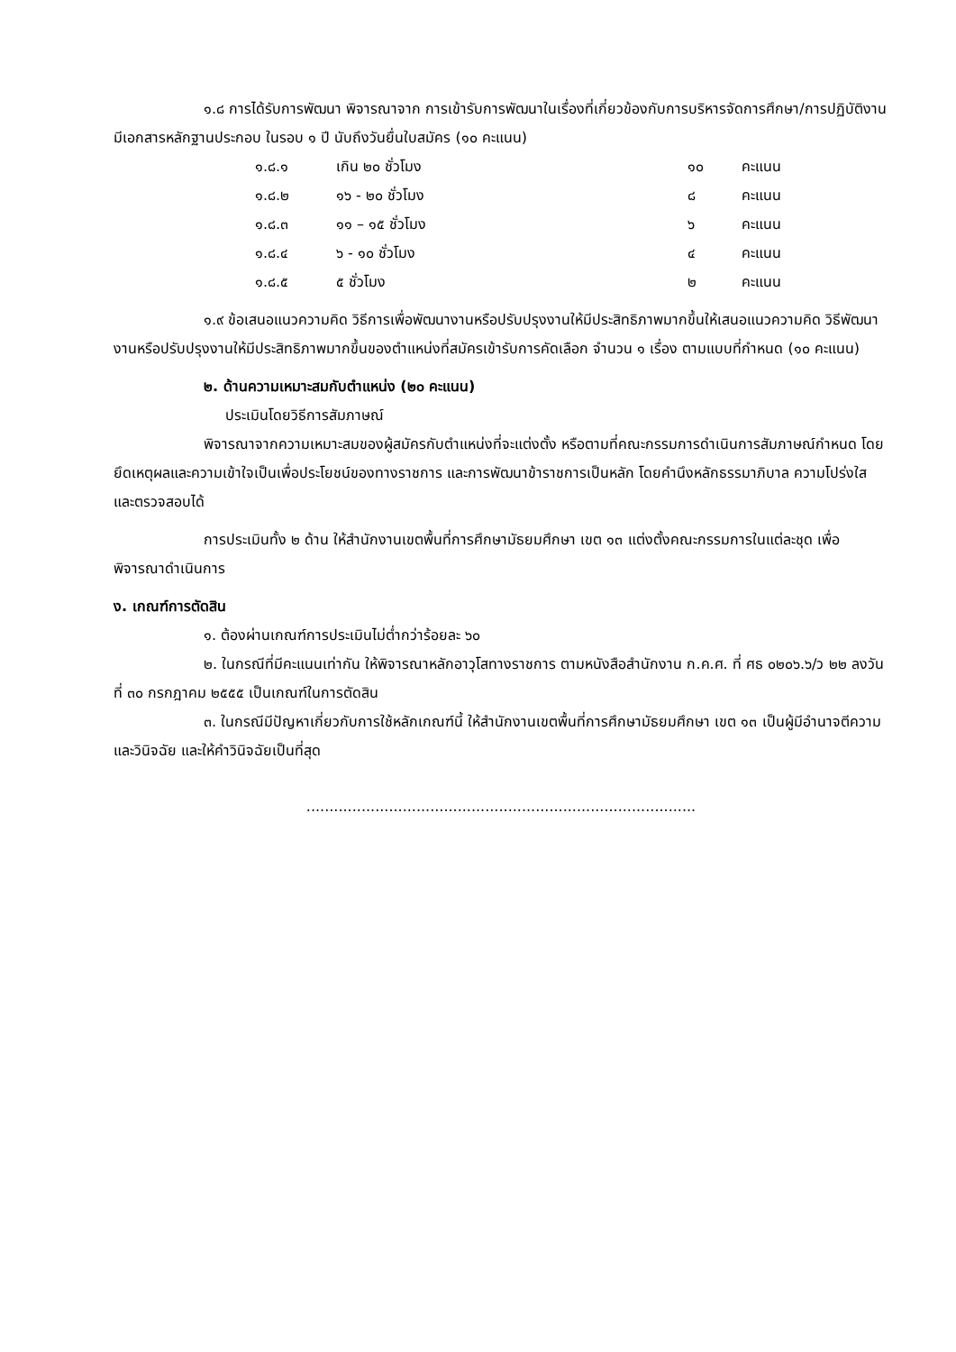๑.๘ การได้รับการพัฒนา พิจารณาจาก การเข้ารับการพัฒนาในเรื่องที่เกี่ยวข้องกับการบริหารจัดการศึกษา/การปฏิบัติงาน มีเอกสารหลักฐานประกอบ ในรอบ ๑ ปี นับถึงวันยื่นใบสมัคร (๑๐ คะแนน)
| ๑.๘.๑ | เกิน ๒๐ ชั่วโมง | ๑๐ | คะแนน |
| ๑.๘.๒ | ๑๖ - ๒๐ ชั่วโมง | ๘ | คะแนน |
| ๑.๘.๓ | ๑๑ – ๑๕ ชั่วโมง | ๖ | คะแนน |
| ๑.๘.๔ | ๖ - ๑๐ ชั่วโมง | ๔ | คะแนน |
| ๑.๘.๕ | ๕ ชั่วโมง | ๒ | คะแนน |
๑.๙ ข้อเสนอแนวความคิด วิธีการเพื่อพัฒนางานหรือปรับปรุงงานให้มีประสิทธิภาพมากขึ้นให้เสนอแนวความคิด วิธีพัฒนางานหรือปรับปรุงงานให้มีประสิทธิภาพมากขึ้นของตำแหน่งที่สมัครเข้ารับการคัดเลือก จำนวน ๑ เรื่อง ตามแบบที่กำหนด (๑๐ คะแนน)
๒. ด้านความเหมาะสมกับตำแหน่ง (๒๐ คะแนน)
ประเมินโดยวิธีการสัมภาษณ์
พิจารณาจากความเหมาะสมของผู้สมัครกับตำแหน่งที่จะแต่งตั้ง หรือตามที่คณะกรรมการดำเนินการสัมภาษณ์กำหนด โดยยึดเหตุผลและความเข้าใจเป็นเพื่อประโยชน์ของทางราชการ และการพัฒนาข้าราชการเป็นหลัก โดยคำนึงหลักธรรมาภิบาล ความโปร่งใส และตรวจสอบได้
การประเมินทั้ง ๒ ด้าน ให้สำนักงานเขตพื้นที่การศึกษามัธยมศึกษา เขต ๑๓ แต่งตั้งคณะกรรมการในแต่ละชุด เพื่อพิจารณาดำเนินการ
ง. เกณฑ์การตัดสิน
๑. ต้องผ่านเกณฑ์การประเมินไม่ต่ำกว่าร้อยละ ๖๐
๒. ในกรณีที่มีคะแนนเท่ากัน ให้พิจารณาหลักอาวุโสทางราชการ ตามหนังสือสำนักงาน ก.ค.ศ. ที่ ศธ ๐๒๐๖.๖/ว ๒๒ ลงวันที่ ๓๐ กรกฎาคม ๒๕๕๕ เป็นเกณฑ์ในการตัดสิน
๓. ในกรณีมีปัญหาเกี่ยวกับการใช้หลักเกณฑ์นี้ ให้สำนักงานเขตพื้นที่การศึกษามัธยมศึกษา เขต ๑๓ เป็นผู้มีอำนาจตีความและวินิจฉัย และให้คำวินิจฉัยเป็นที่สุด
.....................................................................................